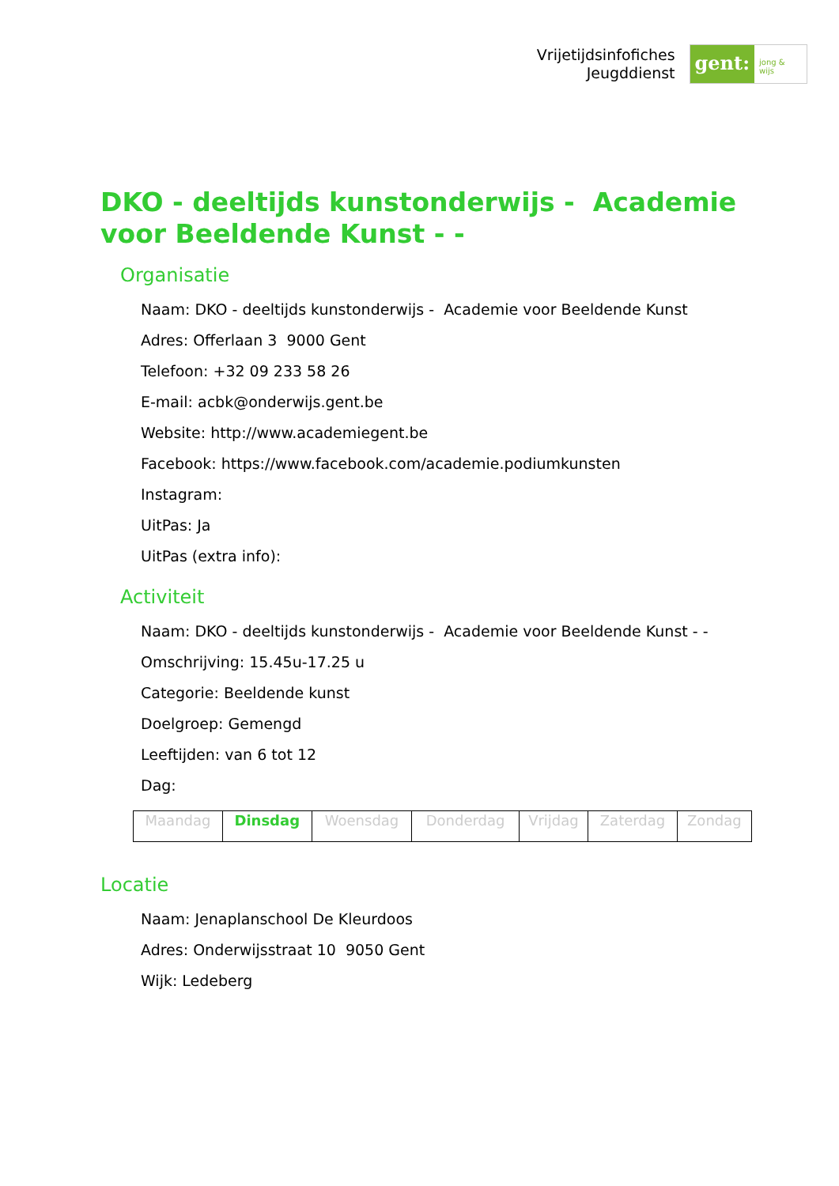Vrijetijdsinfofiches
Jeugddienst
gent:
jong & wijs
DKO - deeltijds kunstonderwijs - Academie voor Beeldende Kunst - -
Organisatie
Naam: DKO - deeltijds kunstonderwijs - Academie voor Beeldende Kunst
Adres: Offerlaan 3 9000 Gent
Telefoon: +32 09 233 58 26
E-mail: acbk@onderwijs.gent.be
Website: http://www.academiegent.be
Facebook: https://www.facebook.com/academie.podiumkunsten
Instagram:
UitPas: Ja
UitPas (extra info):
Activiteit
Naam: DKO - deeltijds kunstonderwijs - Academie voor Beeldende Kunst - -
Omschrijving: 15.45u-17.25 u
Categorie: Beeldende kunst
Doelgroep: Gemengd
Leeftijden: van 6 tot 12
Dag:
| Maandag | Dinsdag | Woensdag | Donderdag | Vrijdag | Zaterdag | Zondag |
Locatie
Naam: Jenaplanschool De Kleurdoos
Adres: Onderwijsstraat 10 9050 Gent
Wijk: Ledeberg